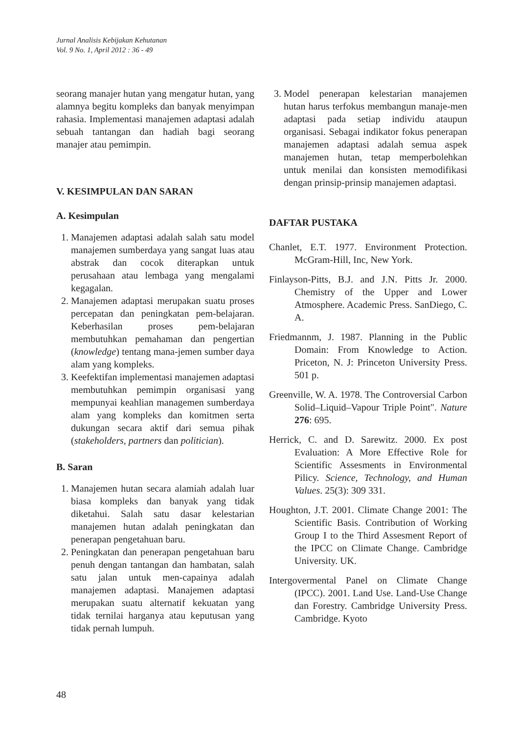Jurnal Analisis Kebijakan Kehutanan
Vol. 9 No. 1, April 2012 : 36 - 49
seorang manajer hutan yang mengatur hutan, yang alamnya begitu kompleks dan banyak menyimpan rahasia. Implementasi manajemen adaptasi adalah sebuah tantangan dan hadiah bagi seorang manajer atau pemimpin.
V. KESIMPULAN DAN SARAN
A. Kesimpulan
1. Manajemen adaptasi adalah salah satu model manajemen sumberdaya yang sangat luas atau abstrak dan cocok diterapkan untuk perusahaan atau lembaga yang mengalami kegagalan.
2. Manajemen adaptasi merupakan suatu proses percepatan dan peningkatan pem-belajaran. Keberhasilan proses pem-belajaran membutuhkan pemahaman dan pengertian (knowledge) tentang mana-jemen sumber daya alam yang kompleks.
3. Keefektifan implementasi manajemen adaptasi membutuhkan pemimpin organisasi yang mempunyai keahlian managemen sumberdaya alam yang kompleks dan komitmen serta dukungan secara aktif dari semua pihak (stakeholders, partners dan politician).
B. Saran
1. Manajemen hutan secara alamiah adalah luar biasa kompleks dan banyak yang tidak diketahui. Salah satu dasar kelestarian manajemen hutan adalah peningkatan dan penerapan pengetahuan baru.
2. Peningkatan dan penerapan pengetahuan baru penuh dengan tantangan dan hambatan, salah satu jalan untuk men-capainya adalah manajemen adaptasi. Manajemen adaptasi merupakan suatu alternatif kekuatan yang tidak ternilai harganya atau keputusan yang tidak pernah lumpuh.
3. Model penerapan kelestarian manajemen hutan harus terfokus membangun manaje-men adaptasi pada setiap individu ataupun organisasi. Sebagai indikator fokus penerapan manajemen adaptasi adalah semua aspek manajemen hutan, tetap memperbolehkan untuk menilai dan konsisten memodifikasi dengan prinsip-prinsip manajemen adaptasi.
DAFTAR PUSTAKA
Chanlet, E.T. 1977. Environment Protection. McGram-Hill, Inc, New York.
Finlayson-Pitts, B.J. and J.N. Pitts Jr. 2000. Chemistry of the Upper and Lower Atmosphere. Academic Press. SanDiego, C. A.
Friedmannm, J. 1987. Planning in the Public Domain: From Knowledge to Action. Priceton, N. J: Princeton University Press. 501 p.
Greenville, W. A. 1978. The Controversial Carbon Solid–Liquid–Vapour Triple Point". Nature 276: 695.
Herrick, C. and D. Sarewitz. 2000. Ex post Evaluation: A More Effective Role for Scientific Assesments in Environmental Pilicy. Science, Technology, and Human Values. 25(3): 309 331.
Houghton, J.T. 2001. Climate Change 2001: The Scientific Basis. Contribution of Working Group I to the Third Assesment Report of the IPCC on Climate Change. Cambridge University. UK.
Intergovermental Panel on Climate Change (IPCC). 2001. Land Use. Land-Use Change dan Forestry. Cambridge University Press. Cambridge. Kyoto
48